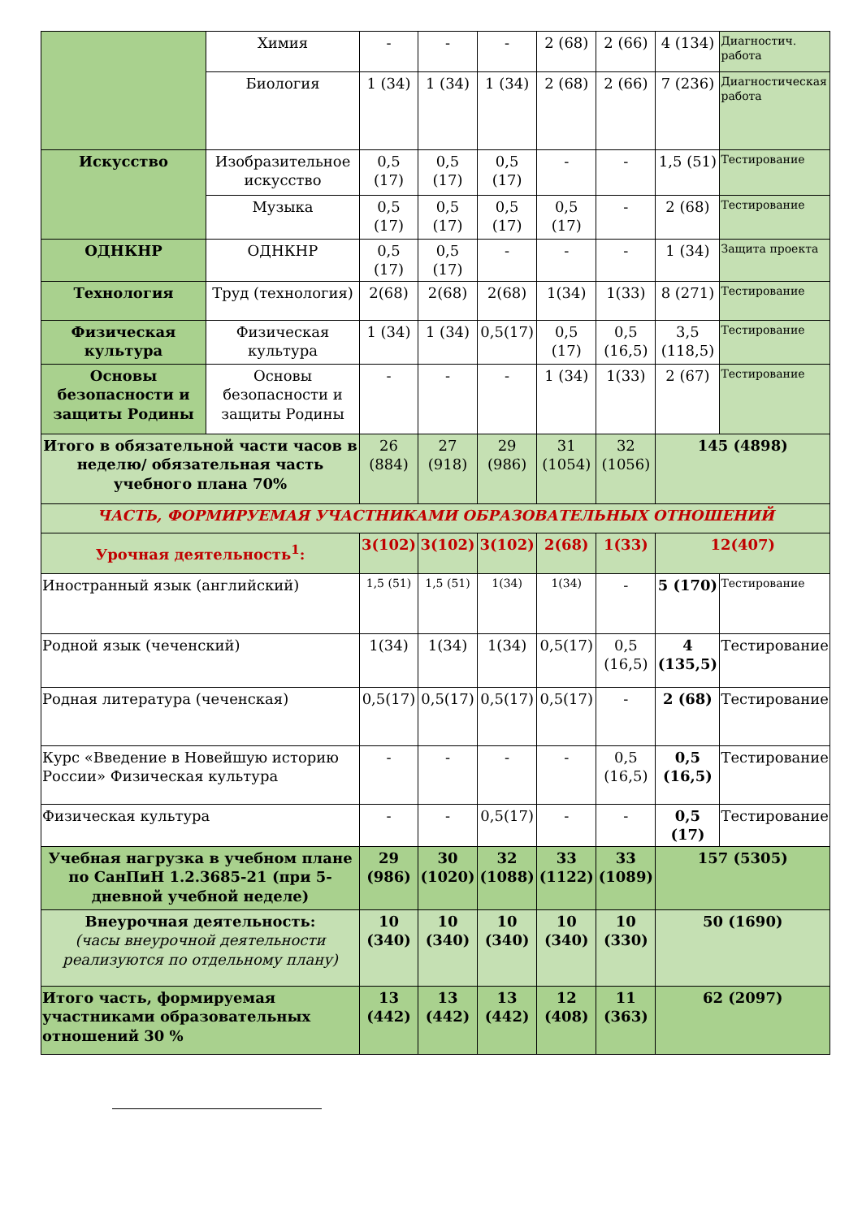| | Химия | - | - | - | 2 (68) | 2 (66) | 4 (134) | Диагностич. работа |
| | Биология | 1 (34) | 1 (34) | 1 (34) | 2 (68) | 2 (66) | 7 (236) | Диагностическая работа |
| Искусство | Изобразительное искусство | 0,5 (17) | 0,5 (17) | 0,5 (17) | - | - | 1,5 (51) | Тестирование |
| | Музыка | 0,5 (17) | 0,5 (17) | 0,5 (17) | 0,5 (17) | - | 2 (68) | Тестирование |
| ОДНКНР | ОДНКНР | 0,5 (17) | 0,5 (17) | - | - | - | 1 (34) | Защита проекта |
| Технология | Труд (технология) | 2(68) | 2(68) | 2(68) | 1(34) | 1(33) | 8 (271) | Тестирование |
| Физическая культура | Физическая культура | 1 (34) | 1 (34) | 0,5(17) | 0,5 (17) | 0,5 (16,5) | 3,5 (118,5) | Тестирование |
| Основы безопасности и защиты Родины | Основы безопасности и защиты Родины | - | - | - | 1 (34) | 1(33) | 2 (67) | Тестирование |
| Итого в обязательной части часов в неделю/ обязательная часть учебного плана 70% | | 26 (884) | 27 (918) | 29 (986) | 31 (1054) | 32 (1056) | 145 (4898) | |
| ЧАСТЬ, ФОРМИРУЕМАЯ УЧАСТНИКАМИ ОБРАЗОВАТЕЛЬНЫХ ОТНОШЕНИЙ | | | | | | | | |
| Урочная деятельность<sup>1</sup>: | | 3(102) | 3(102) | 3(102) | 2(68) | 1(33) | 12(407) | |
| Иностранный язык (английский) | | 1,5 (51) | 1,5 (51) | 1(34) | 1(34) | - | 5 (170) | Тестирование |
| Родной язык (чеченский) | | 1(34) | 1(34) | 1(34) | 0,5(17) | 0,5 (16,5) | 4 (135,5) | Тестирование |
| Родная литература (чеченская) | | 0,5(17) | 0,5(17) | 0,5(17) | 0,5(17) | - | 2 (68) | Тестирование |
| Курс «Введение в Новейшую историю России» Физическая культура | | - | - | - | - | 0,5 (16,5) | 0,5 (16,5) | Тестирование |
| Физическая культура | | - | - | 0,5(17) | - | - | 0,5 (17) | Тестирование |
| Учебная нагрузка в учебном плане по СанПиН 1.2.3685-21 (при 5-дневной учебной неделе) | | 29 (986) | 30 (1020) | 32 (1088) | 33 (1122) | 33 (1089) | 157 (5305) | |
| Внеурочная деятельность: (часы внеурочной деятельности реализуются по отдельному плану) | | 10 (340) | 10 (340) | 10 (340) | 10 (340) | 10 (330) | 50 (1690) | |
| Итого часть, формируемая участниками образовательных отношений 30 % | | 13 (442) | 13 (442) | 13 (442) | 12 (408) | 11 (363) | 62 (2097) | |